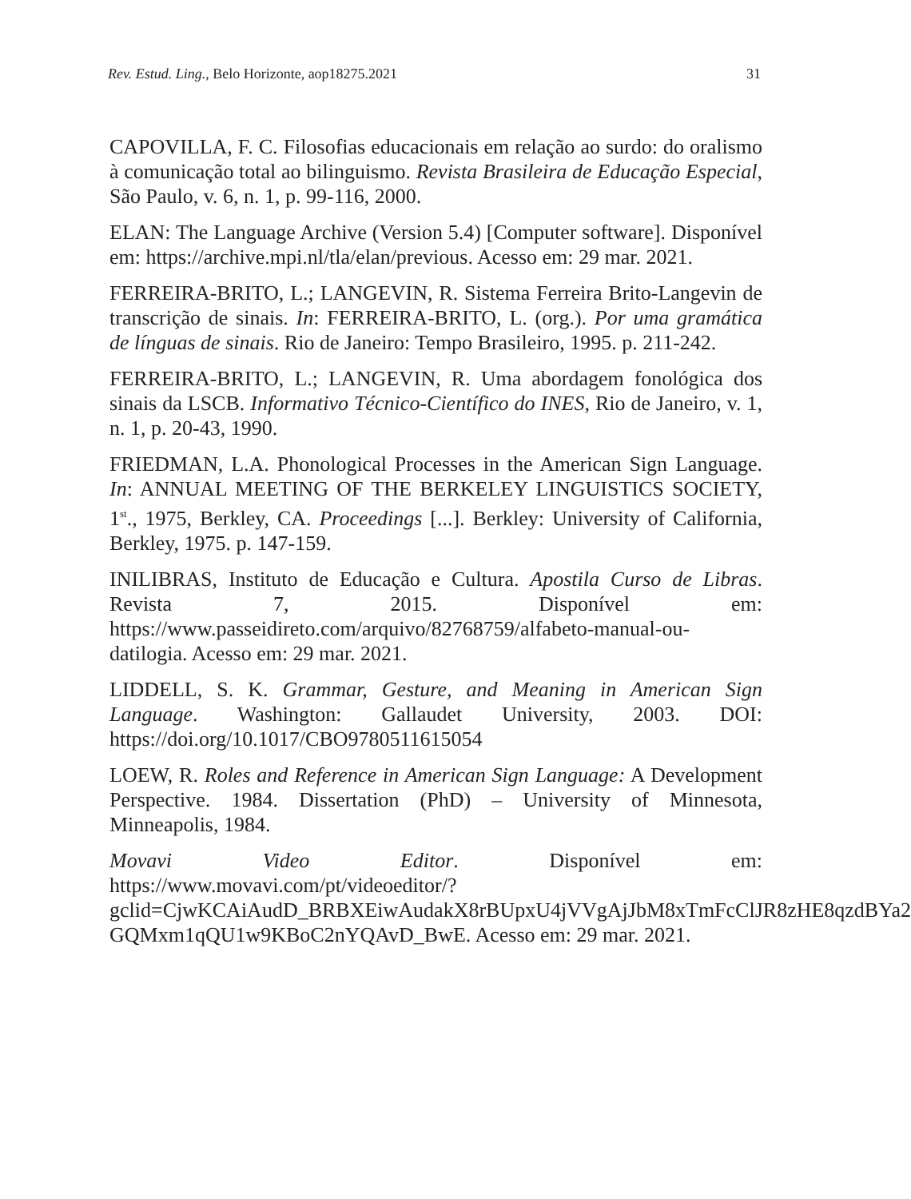Rev. Estud. Ling., Belo Horizonte, aop18275.2021 31
CAPOVILLA, F. C. Filosofias educacionais em relação ao surdo: do oralismo à comunicação total ao bilinguismo. Revista Brasileira de Educação Especial, São Paulo, v. 6, n. 1, p. 99-116, 2000.
ELAN: The Language Archive (Version 5.4) [Computer software]. Disponível em: https://archive.mpi.nl/tla/elan/previous. Acesso em: 29 mar. 2021.
FERREIRA-BRITO, L.; LANGEVIN, R. Sistema Ferreira Brito-Langevin de transcrição de sinais. In: FERREIRA-BRITO, L. (org.). Por uma gramática de línguas de sinais. Rio de Janeiro: Tempo Brasileiro, 1995. p. 211-242.
FERREIRA-BRITO, L.; LANGEVIN, R. Uma abordagem fonológica dos sinais da LSCB. Informativo Técnico-Científico do INES, Rio de Janeiro, v. 1, n. 1, p. 20-43, 1990.
FRIEDMAN, L.A. Phonological Processes in the American Sign Language. In: ANNUAL MEETING OF THE BERKELEY LINGUISTICS SOCIETY, 1<sup>st</sup>., 1975, Berkley, CA. Proceedings [...]. Berkley: University of California, Berkley, 1975. p. 147-159.
INILIBRAS, Instituto de Educação e Cultura. Apostila Curso de Libras. Revista 7, 2015. Disponível em: https://www.passeidireto.com/arquivo/82768759/alfabeto-manual-ou-datilogia. Acesso em: 29 mar. 2021.
LIDDELL, S. K. Grammar, Gesture, and Meaning in American Sign Language. Washington: Gallaudet University, 2003. DOI: https://doi.org/10.1017/CBO9780511615054
LOEW, R. Roles and Reference in American Sign Language: A Development Perspective. 1984. Dissertation (PhD) – University of Minnesota, Minneapolis, 1984.
Movavi Video Editor. Disponível em: https://www.movavi.com/pt/videoeditor/?gclid=CjwKCAiAudD_BRBXEiwAudakX8rBUpxU4jVVgAjJbM8xTmFcClJR8zHE8qzdBYa2 GQMxm1qQU1w9KBoC2nYQAvD_BwE. Acesso em: 29 mar. 2021.